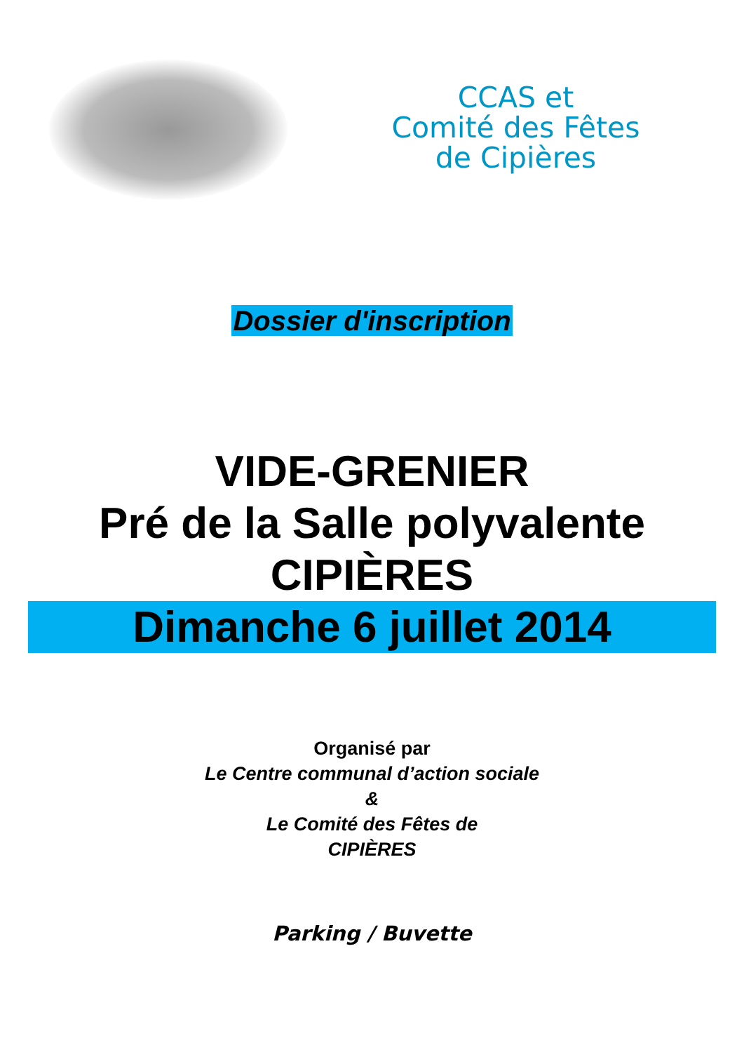CCAS et
Comité des Fêtes
de Cipières
Dossier d'inscription
VIDE-GRENIER
Pré de la Salle polyvalente
CIPIÈRES
Dimanche 6 juillet 2014
Organisé par
Le Centre communal d’action sociale
&
Le Comité des Fêtes de
CIPIÈRES
Parking / Buvette